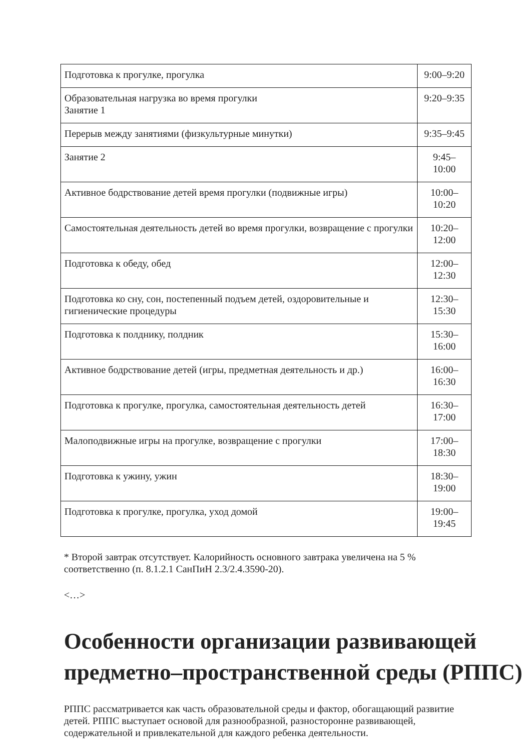| Подготовка к прогулке, прогулка | 9:00–9:20 |
| Образовательная нагрузка во время прогулки Занятие 1 | 9:20–9:35 |
| Перерыв между занятиями (физкультурные минутки) | 9:35–9:45 |
| Занятие 2 | 9:45– 10:00 |
| Активное бодрствование детей время прогулки (подвижные игры) | 10:00– 10:20 |
| Самостоятельная деятельность детей во время прогулки, возвращение с прогулки | 10:20– 12:00 |
| Подготовка к обеду, обед | 12:00– 12:30 |
| Подготовка ко сну, сон, постепенный подъем детей, оздоровительные и гигиенические процедуры | 12:30– 15:30 |
| Подготовка к полднику, полдник | 15:30– 16:00 |
| Активное бодрствование детей (игры, предметная деятельность и др.) | 16:00– 16:30 |
| Подготовка к прогулке, прогулка, самостоятельная деятельность детей | 16:30– 17:00 |
| Малоподвижные игры на прогулке, возвращение с прогулки | 17:00– 18:30 |
| Подготовка к ужину, ужин | 18:30– 19:00 |
| Подготовка к прогулке, прогулка, уход домой | 19:00– 19:45 |
* Второй завтрак отсутствует. Калорийность основного завтрака увеличена на 5 % соответственно (п. 8.1.2.1 СанПиН 2.3/2.4.3590-20).
<…>
Особенности организации развивающей предметно–пространственной среды (РППС)
РППС рассматривается как часть образовательной среды и фактор, обогащающий развитие детей. РППС выступает основой для разнообразной, разносторонне развивающей, содержательной и привлекательной для каждого ребенка деятельности.